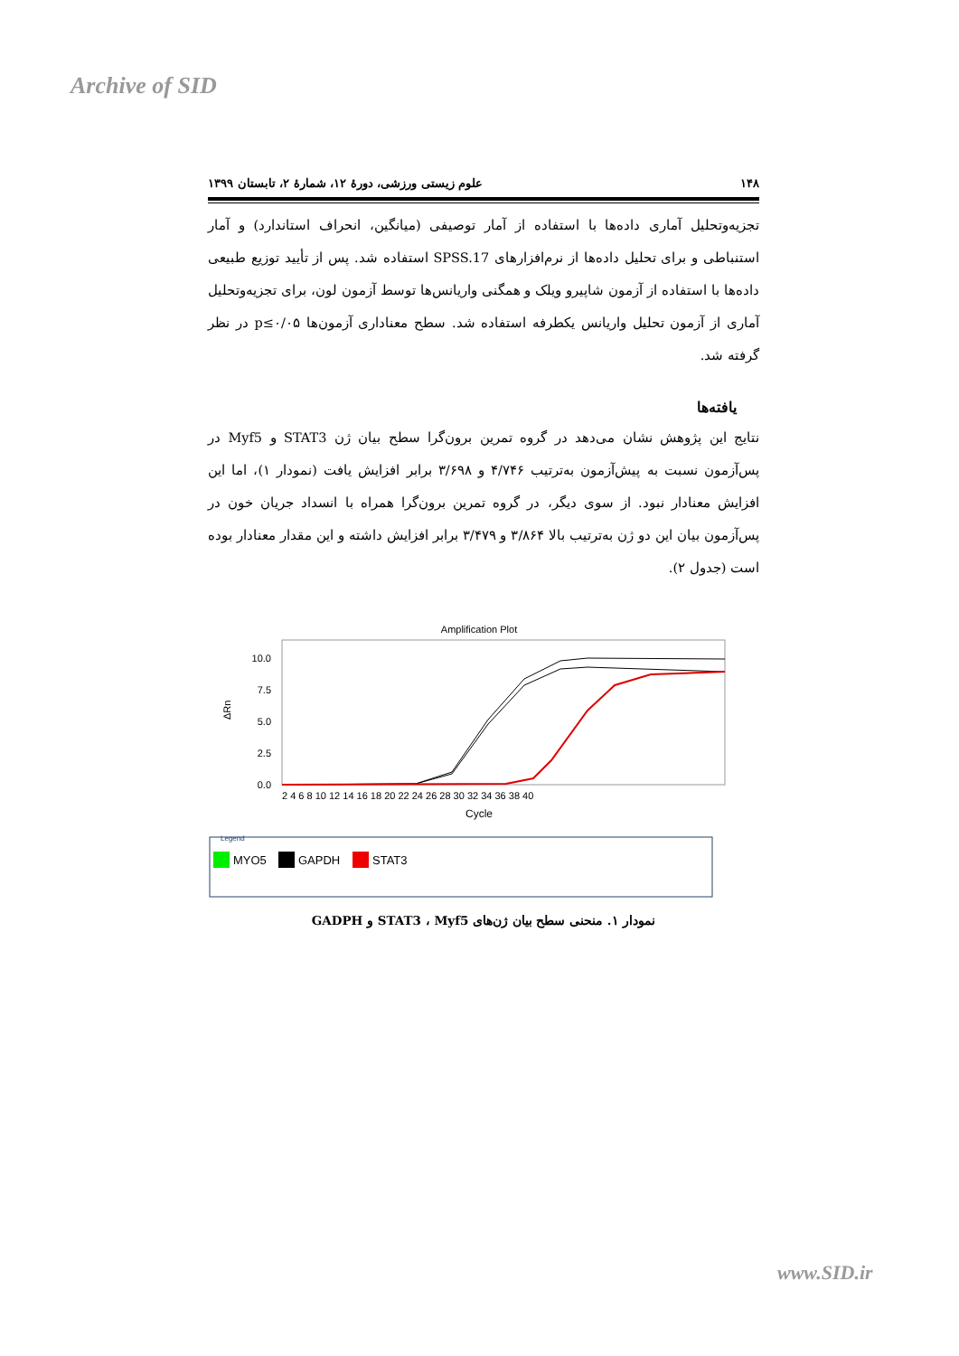Archive of SID
۱۴۸ علوم زیستی ورزشی، دورهٔ ۱۲، شمارهٔ ۲، تابستان ۱۳۹۹
تجزیه‌وتحلیل آماری داده‌ها با استفاده از آمار توصیفی (میانگین، انحراف استاندارد) و آمار استنباطی و برای تحلیل داده‌ها از نرم‌افزارهای SPSS.17 استفاده شد. پس از تأیید توزیع طبیعی داده‌ها با استفاده از آزمون شاپیرو ویلک و همگنی واریانس‌ها توسط آزمون لون، برای تجزیه‌وتحلیل آماری از آزمون تحلیل واریانس یکطرفه استفاده شد. سطح معناداری آزمون‌ها p≤۰/۰۵ در نظر گرفته شد.
یافته‌ها
نتایج این پژوهش نشان می‌دهد در گروه تمرین برون‌گرا سطح بیان ژن STAT3 و Myf5 در پس‌آزمون نسبت به پیش‌آزمون به‌ترتیب ۴/۷۴۶ و ۳/۶۹۸ برابر افزایش یافت (نمودار ۱)، اما این افزایش معنادار نبود. از سوی دیگر، در گروه تمرین برون‌گرا همراه با انسداد جریان خون در پس‌آزمون بیان این دو ژن به‌ترتیب بالا ۳/۸۶۴ و ۳/۴۷۹ برابر افزایش داشته و این مقدار معنادار بوده است (جدول ۲).
Amplification Plot
10.0
7.5
5.0
2.5
0.0
ΔRn
2 4 6 8 10 12 14 16 18 20 22 24 26 28 30 32 34 36 38 40
Cycle
Legend
MYO5
GAPDH
STAT3
نمودار ۱. منحنی سطح بیان ژن‌های STAT3 ، Myf5 و GADPH
www.SID.ir